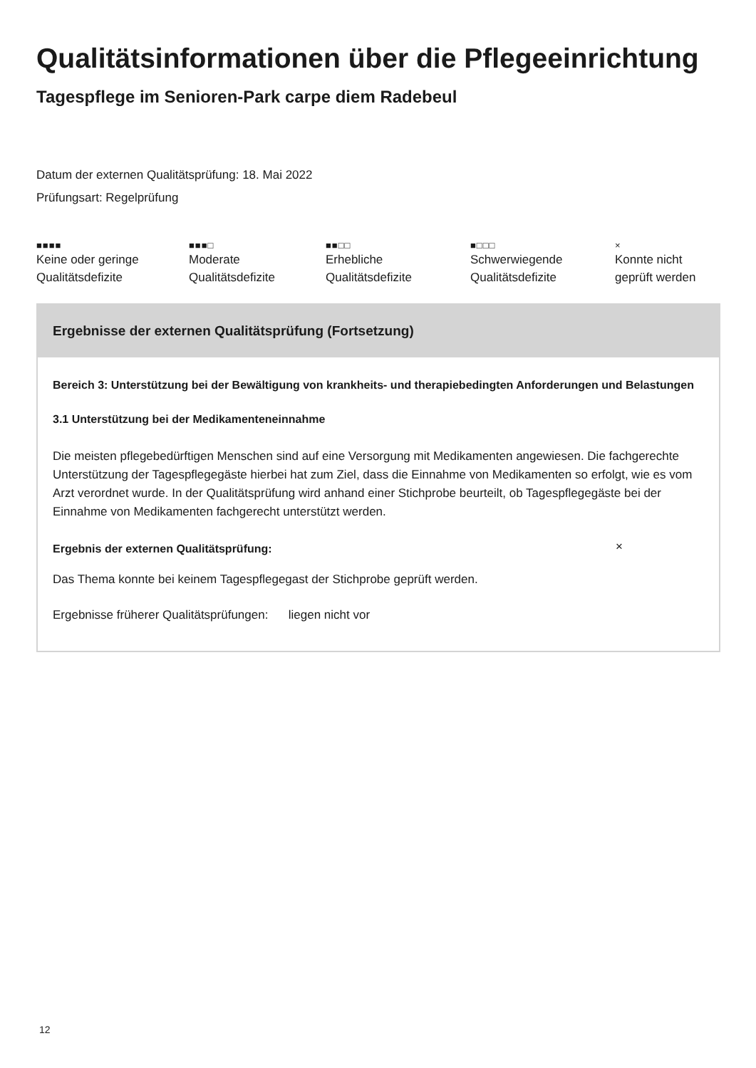Qualitätsinformationen über die Pflegeeinrichtung
Tagespflege im Senioren-Park carpe diem Radebeul
Datum der externen Qualitätsprüfung: 18. Mai 2022
Prüfungsart: Regelprüfung
■■■■
Keine oder geringe
Qualitätsdefizite
■■■□
Moderate
Qualitätsdefizite
■■□□
Erhebliche
Qualitätsdefizite
■□□□
Schwerwiegende
Qualitätsdefizite
×
Konnte nicht
geprüft werden
Ergebnisse der externen Qualitätsprüfung (Fortsetzung)
Bereich 3: Unterstützung bei der Bewältigung von krankheits- und therapiebedingten Anforderungen und Belastungen
3.1 Unterstützung bei der Medikamenteneinnahme
Die meisten pflegebedürftigen Menschen sind auf eine Versorgung mit Medikamenten angewiesen. Die fachgerechte Unterstützung der Tagespflegegäste hierbei hat zum Ziel, dass die Einnahme von Medikamenten so erfolgt, wie es vom Arzt verordnet wurde. In der Qualitätsprüfung wird anhand einer Stichprobe beurteilt, ob Tagespflegegäste bei der Einnahme von Medikamenten fachgerecht unterstützt werden.
Ergebnis der externen Qualitätsprüfung:
×
Das Thema konnte bei keinem Tagespflegegast der Stichprobe geprüft werden.
Ergebnisse früherer Qualitätsprüfungen: liegen nicht vor
12